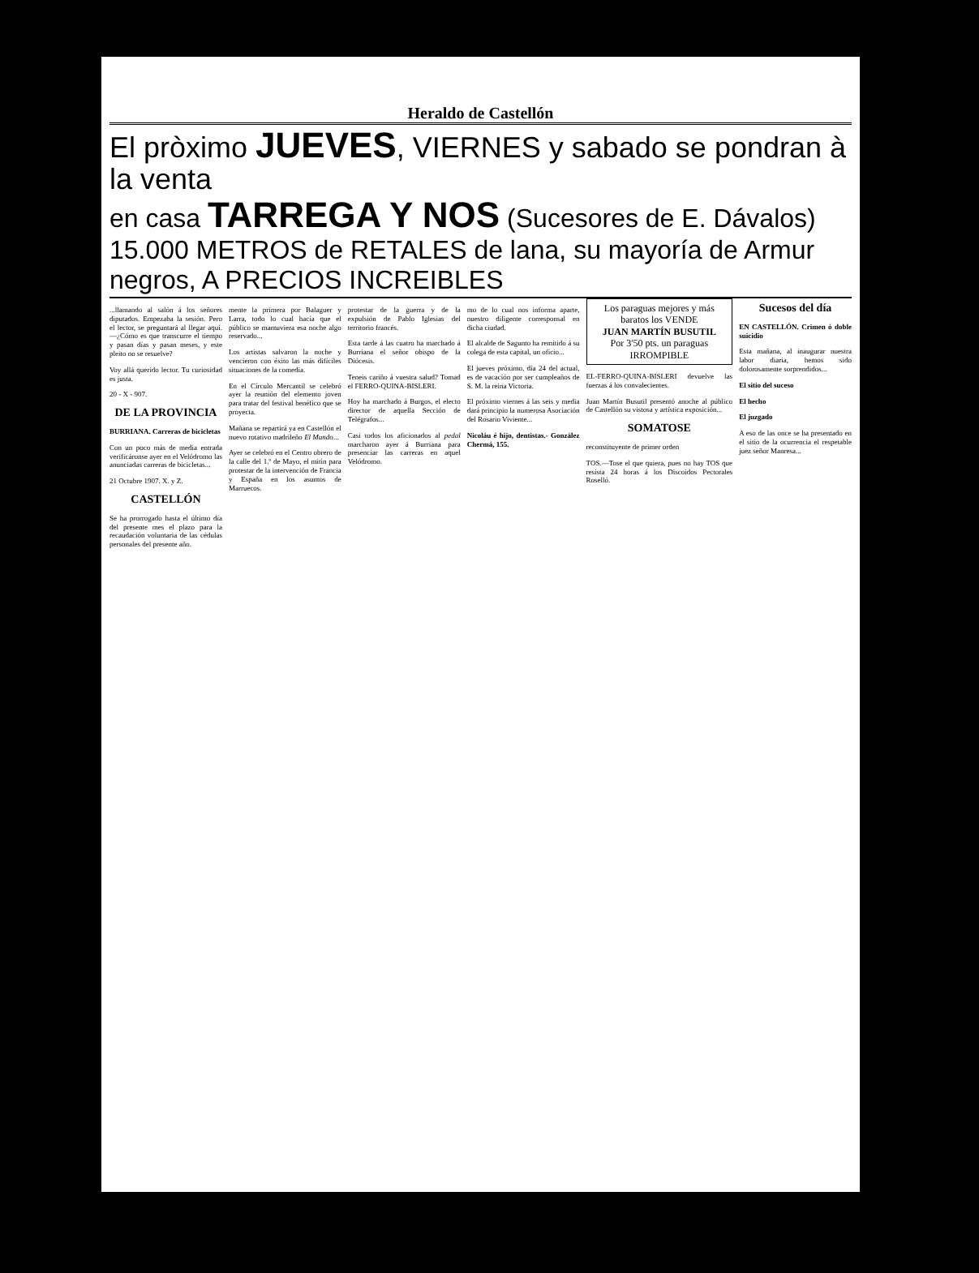Heraldo de Castellón
El pròximo JUEVES, VIERNES y sabado se pondran à la venta
en casa TARREGA Y NOS (Sucesores de E. Dávalos)
15.000 METROS de RETALES de lana, su mayoría de Armur negros, A PRECIOS INCREIBLES
...llamando al salón á los señores diputados. Empezaba la sesión. Pero el lector, se preguntará al llegar aquí.—¿Cómo es que transcurre el tiempo y pasan días y pasan meses, y este pleito no se resuelve?
Voy allá querido lector. Tu curiosidad es justa.
20 - X - 907.
DE LA PROVINCIA
BURRIANA. Carreras de bicicletas
Con un poco más de media entrada verificáronse ayer en el Velódromo las anunciadas carreras de bicicletas...
21 Octubre 1907. X. y Z.
CASTELLÓN
Se ha prorrogado hasta el último día del presente mes el plazo para la recaudación voluntaria de las cédulas personales del presente año.
mente la primera por Balaguer y Larra, todo lo cual hacía que el público se mantuviera esa noche algo reservado...
Los artistas salvaron la noche y vencieron con éxito las más difíciles situaciones de la comedia.
En el Círculo Mercantil se celebró ayer la reunión del elemento joven para tratar del festival benéfico que se proyecta.
Mañana se repartirá ya en Castellón el nuevo rotativo madrileño El Mundo...
Ayer se celebró en el Centro obrero de la calle del 1.º de Mayo, el mitin para protestar de la intervención de Francia y España en los asuntos de Marruecos.
protestar de la guerra y de la expulsión de Pablo Iglesias del territorio francés.
Esta tarde á las cuatro ha marchado á Burriana el señor obispo de la Diócesis.
Teneis cariño á vuestra salud? Tomad el FERRO-QUINA-BISLERI.
Hoy ha marchado á Burgos, el electo director de aquella Sección de Telégrafos...
Casi todos los aficionados al pedal marcharon ayer á Burriana para presenciar las carreras en aquel Velódromo.
mo de lo cual nos informa aparte, nuestro diligente corresponsal en dicha ciudad.
El alcalde de Sagunto ha remitido á su colega de esta capital, un oficio...
El jueves próximo, día 24 del actual, es de vacación por ser cumpleaños de S. M. la reina Victoria.
El próximo viernes á las seis y media dará principio la numerosa Asociación del Rosario Viviente...
Nicoláu é hijo, dentistas.- González Chermá, 155.
Los paraguas mejores y más baratos los VENDE
JUAN MARTÍN BUSUTIL
Por 3'50 pts. un paraguas IRROMPIBLE
EL-FERRO-QUINA-BISLERI devuelve las fuerzas á los convalecientes.
Juan Martín Busutil presentó anoche al público de Castellón su vistosa y artística exposición...
SOMATOSE
reconstituyente de primer orden
TOS.—Tose el que quiera, pues no hay TOS que resista 24 horas á los Discoidos Pectorales Roselló.
Sucesos del día
EN CASTELLÓN. Crimen ó doble suicidio
Esta mañana, al inaugurar nuestra labor diaria, hemos sido dolorosamente sorprendidos...
El sitio del suceso
El hecho
El juzgado
A eso de las once se ha presentado en el sitio de la ocurrencia el respetable juez señor Manresa...